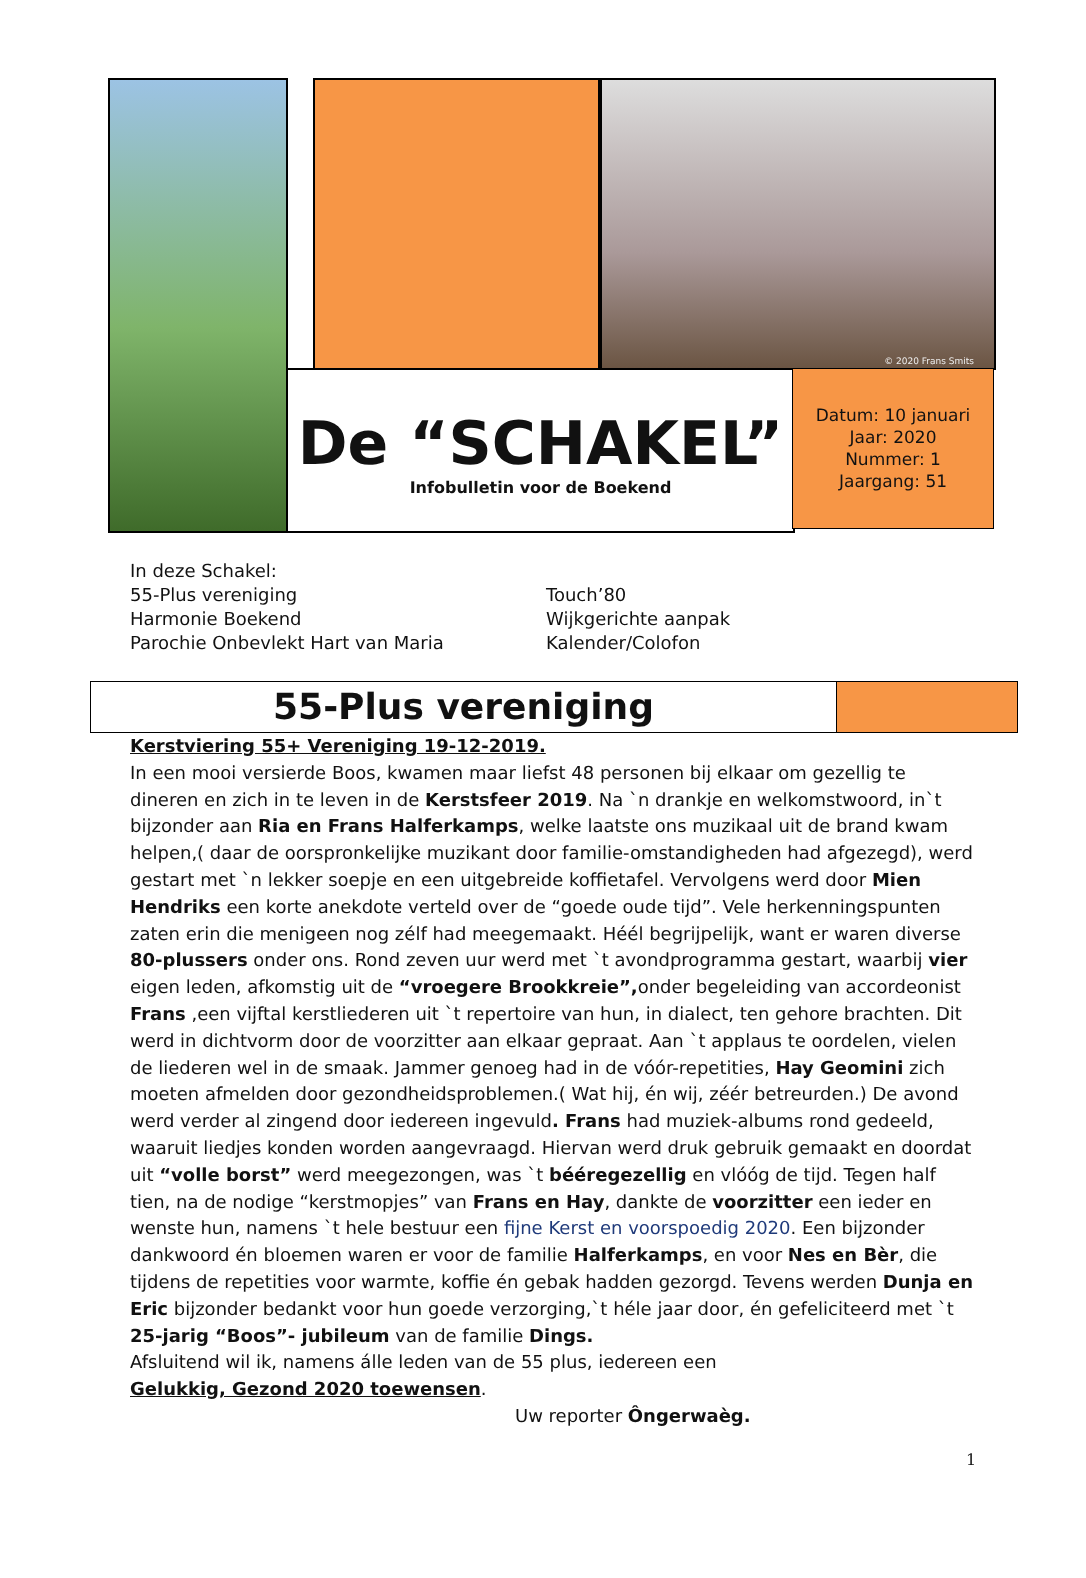© 2020 Frans Smits
De “SCHAKEL”
Infobulletin voor de Boekend
Datum: 10 januari
Jaar: 2020
Nummer: 1
Jaargang: 51
In deze Schakel:
55-Plus vereniging
Harmonie Boekend
Parochie Onbevlekt Hart van Maria
Touch’80
Wijkgerichte aanpak
Kalender/Colofon
55-Plus vereniging
Kerstviering 55+ Vereniging 19-12-2019.
In een mooi versierde Boos, kwamen maar liefst 48 personen bij elkaar om gezellig te dineren en zich in te leven in de Kerstsfeer 2019. Na `n drankje en welkomstwoord, in`t bijzonder aan Ria en Frans Halferkamps, welke laatste ons muzikaal uit de brand kwam helpen,( daar de oorspronkelijke muzikant door familie-omstandigheden had afgezegd), werd gestart met `n lekker soepje en een uitgebreide koffietafel. Vervolgens werd door Mien Hendriks een korte anekdote verteld over de “goede oude tijd”. Vele herkenningspunten zaten erin die menigeen nog zélf had meegemaakt. Héél begrijpelijk, want er waren diverse 80-plussers onder ons. Rond zeven uur werd met `t avondprogramma gestart, waarbij vier eigen leden, afkomstig uit de “vroegere Brookkreie”, onder begeleiding van accordeonist Frans ,een vijftal kerstliederen uit `t repertoire van hun, in dialect, ten gehore brachten. Dit werd in dichtvorm door de voorzitter aan elkaar gepraat. Aan `t applaus te oordelen, vielen de liederen wel in de smaak. Jammer genoeg had in de vóór-repetities, Hay Geomini zich moeten afmelden door gezondheidsproblemen.( Wat hij, én wij, zéér betreurden.) De avond werd verder al zingend door iedereen ingevuld. Frans had muziek-albums rond gedeeld, waaruit liedjes konden worden aangevraagd. Hiervan werd druk gebruik gemaakt en doordat uit “volle borst” werd meegezongen, was `t bééregezellig en vlóóg de tijd. Tegen half tien, na de nodige “kerstmopjes” van Frans en Hay, dankte de voorzitter een ieder en wenste hun, namens `t hele bestuur een fijne Kerst en voorspoedig 2020. Een bijzonder dankwoord én bloemen waren er voor de familie Halferkamps, en voor Nes en Bèr, die tijdens de repetities voor warmte, koffie én gebak hadden gezorgd. Tevens werden Dunja en Eric bijzonder bedankt voor hun goede verzorging,`t héle jaar door, én gefeliciteerd met `t 25-jarig “Boos”- jubileum van de familie Dings.
Afsluitend wil ik, namens álle leden van de 55 plus, iedereen een
Gelukkig, Gezond 2020 toewensen.
Uw reporter Ôngerwaèg.
1